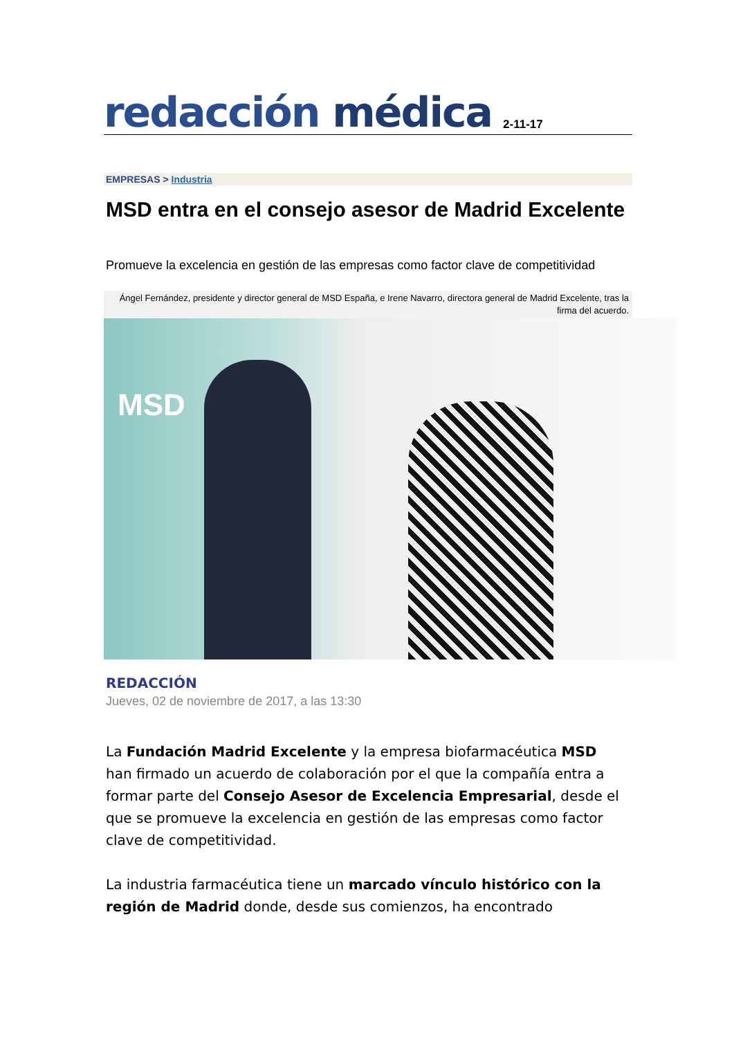redacción médica
2-11-17
EMPRESAS > Industria
MSD entra en el consejo asesor de Madrid Excelente
Promueve la excelencia en gestión de las empresas como factor clave de competitividad
Ángel Fernández, presidente y director general de MSD España, e Irene Navarro, directora general de Madrid Excelente, tras la firma del acuerdo.
MSD
REDACCIÓN
Jueves, 02 de noviembre de 2017, a las 13:30
La Fundación Madrid Excelente y la empresa biofarmacéutica MSD han firmado un acuerdo de colaboración por el que la compañía entra a formar parte del Consejo Asesor de Excelencia Empresarial, desde el que se promueve la excelencia en gestión de las empresas como factor clave de competitividad.
La industria farmacéutica tiene un marcado vínculo histórico con la región de Madrid donde, desde sus comienzos, ha encontrado